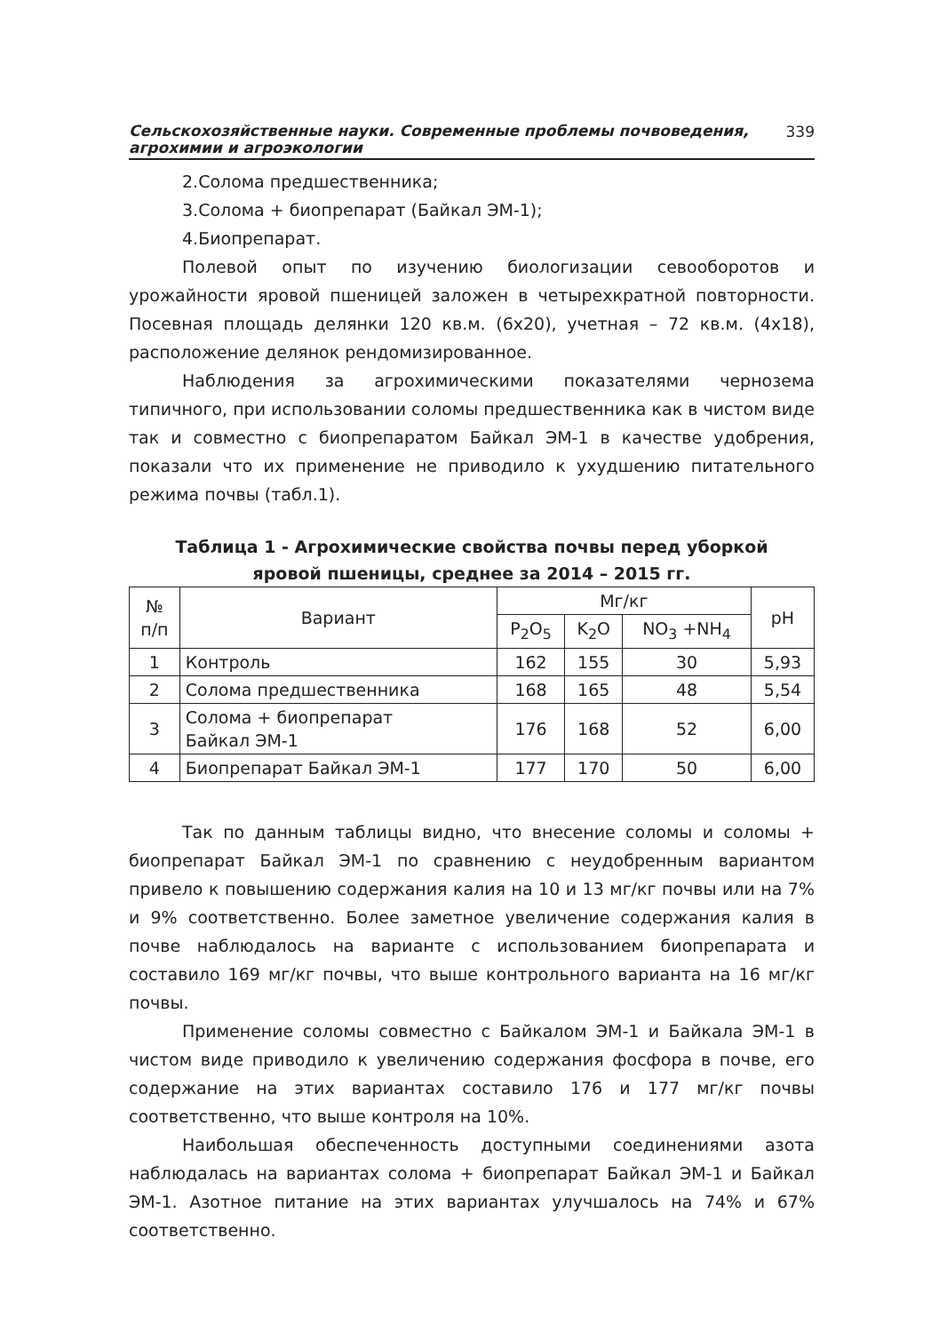Сельскохозяйственные науки. Современные проблемы почвоведения,
агрохимии и агроэкологии 339
2.Солома предшественника;
3.Солома + биопрепарат (Байкал ЭМ-1);
4.Биопрепарат.
Полевой опыт по изучению биологизации севооборотов и урожайности яровой пшеницей заложен в четырехкратной повторности. Посевная площадь делянки 120 кв.м. (6х20), учетная – 72 кв.м. (4х18), расположение делянок рендомизированное.
Наблюдения за агрохимическими показателями чернозема типичного, при использовании соломы предшественника как в чистом виде так и совместно с биопрепаратом Байкал ЭМ-1 в качестве удобрения, показали что их применение не приводило к ухудшению питательного режима почвы (табл.1).
Таблица 1 - Агрохимические свойства почвы перед уборкой
яровой пшеницы, среднее за 2014 – 2015 гг.
| № п/п | Вариант | Мг/кг | | | pH |
| --- | --- | --- | --- | --- | --- |
| | | P<sub>2</sub>O<sub>5</sub> | K<sub>2</sub>O | NO<sub>3</sub> +NH<sub>4</sub> | |
| 1 | Контроль | 162 | 155 | 30 | 5,93 |
| 2 | Солома предшественника | 168 | 165 | 48 | 5,54 |
| 3 | Солома + биопрепарат Байкал ЭМ-1 | 176 | 168 | 52 | 6,00 |
| 4 | Биопрепарат Байкал ЭМ-1 | 177 | 170 | 50 | 6,00 |
Так по данным таблицы видно, что внесение соломы и соломы + биопрепарат Байкал ЭМ-1 по сравнению с неудобренным вариантом привело к повышению содержания калия на 10 и 13 мг/кг почвы или на 7% и 9% соответственно. Более заметное увеличение содержания калия в почве наблюдалось на варианте с использованием биопрепарата и составило 169 мг/кг почвы, что выше контрольного варианта на 16 мг/кг почвы.
Применение соломы совместно с Байкалом ЭМ-1 и Байкала ЭМ-1 в чистом виде приводило к увеличению содержания фосфора в почве, его содержание на этих вариантах составило 176 и 177 мг/кг почвы соответственно, что выше контроля на 10%.
Наибольшая обеспеченность доступными соединениями азота наблюдалась на вариантах солома + биопрепарат Байкал ЭМ-1 и Байкал ЭМ-1. Азотное питание на этих вариантах улучшалось на 74% и 67% соответственно.